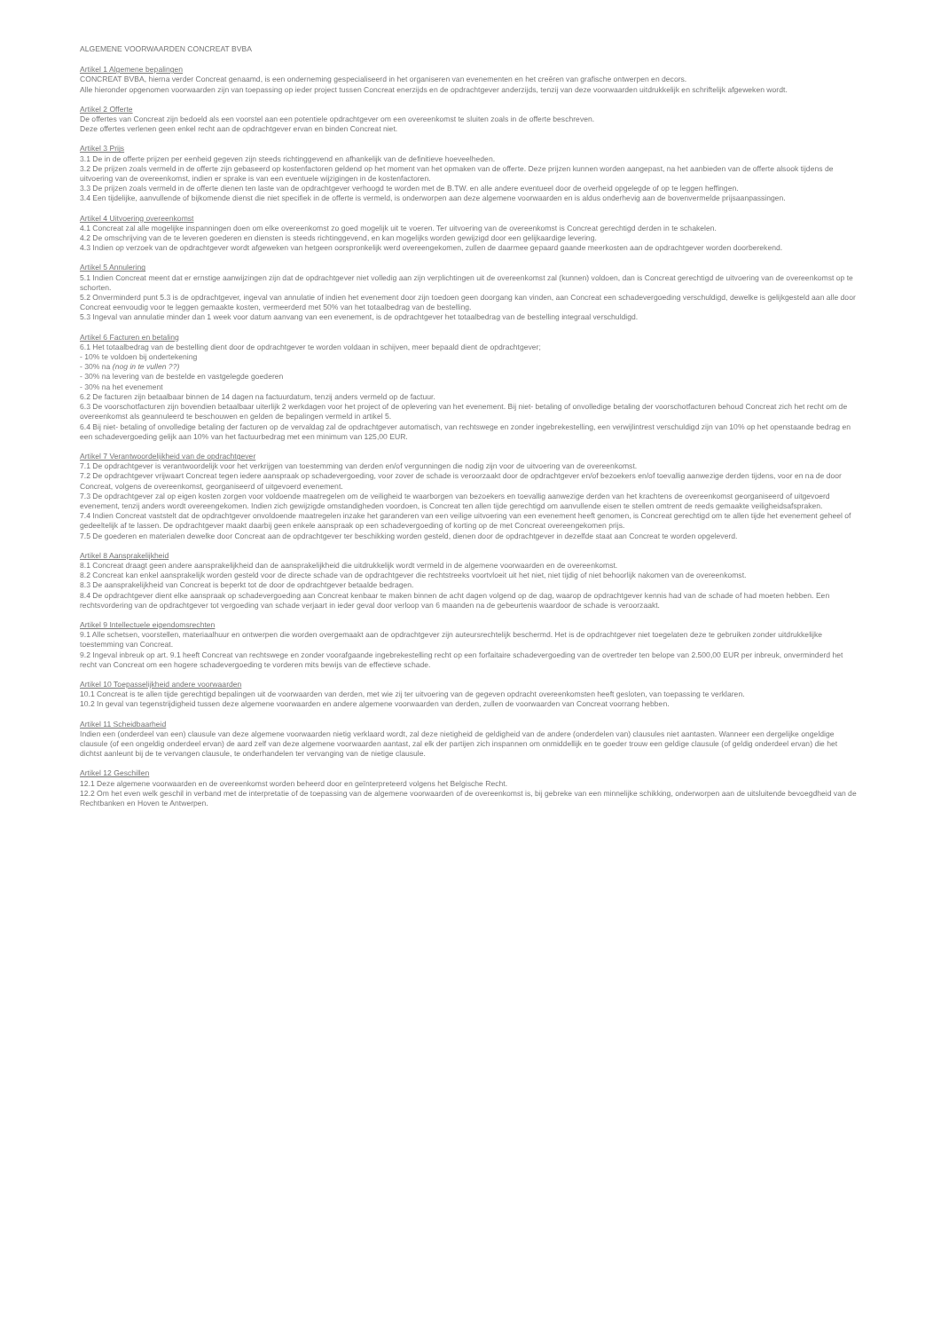ALGEMENE VOORWAARDEN CONCREAT BVBA
Artikel 1 Algemene bepalingen
CONCREAT BVBA, hierna verder Concreat genaamd, is een onderneming gespecialiseerd in het organiseren van evenementen en het creëren van grafische ontwerpen en decors.
Alle hieronder opgenomen voorwaarden zijn van toepassing op ieder project tussen Concreat enerzijds en de opdrachtgever anderzijds, tenzij van deze voorwaarden uitdrukkelijk en schriftelijk afgeweken wordt.
Artikel 2 Offerte
De offertes van Concreat zijn bedoeld als een voorstel aan een potentiele opdrachtgever om een overeenkomst te sluiten zoals in de offerte beschreven.
Deze offertes verlenen geen enkel recht aan de opdrachtgever ervan en binden Concreat niet.
Artikel 3 Prijs
3.1 De in de offerte prijzen per eenheid gegeven zijn steeds richtinggevend en afhankelijk van de definitieve hoeveelheden.
3.2 De prijzen zoals vermeld in de offerte zijn gebaseerd op kostenfactoren geldend op het moment van het opmaken van de offerte. Deze prijzen kunnen worden aangepast, na het aanbieden van de offerte alsook tijdens de uitvoering van de overeenkomst, indien er sprake is van een eventuele wijzigingen in de kostenfactoren.
3.3 De prijzen zoals vermeld in de offerte dienen ten laste van de opdrachtgever verhoogd te worden met de B.TW. en alle andere eventueel door de overheid opgelegde of op te leggen heffingen.
3.4 Een tijdelijke, aanvullende of bijkomende dienst die niet specifiek in de offerte is vermeld, is onderworpen aan deze algemene voorwaarden en is aldus onderhevig aan de bovenvermelde prijsaanpassingen.
Artikel 4 Uitvoering overeenkomst
4.1 Concreat zal alle mogelijke inspanningen doen om elke overeenkomst zo goed mogelijk uit te voeren. Ter uitvoering van de overeenkomst is Concreat gerechtigd derden in te schakelen.
4.2 De omschrijving van de te leveren goederen en diensten is steeds richtinggevend, en kan mogelijks worden gewijzigd door een gelijkaardige levering.
4.3 Indien op verzoek van de opdrachtgever wordt afgeweken van hetgeen oorspronkelijk werd overeengekomen, zullen de daarmee gepaard gaande meerkosten aan de opdrachtgever worden doorberekend.
Artikel 5 Annulering
5.1 Indien Concreat meent dat er ernstige aanwijzingen zijn dat de opdrachtgever niet volledig aan zijn verplichtingen uit de overeenkomst zal (kunnen) voldoen, dan is Concreat gerechtigd de uitvoering van de overeenkomst op te schorten.
5.2 Onverminderd punt 5.3 is de opdrachtgever, ingeval van annulatie of indien het evenement door zijn toedoen geen doorgang kan vinden, aan Concreat een schadevergoeding verschuldigd, dewelke is gelijkgesteld aan alle door Concreat eenvoudig voor te leggen gemaakte kosten, vermeerderd met 50% van het totaalbedrag van de bestelling.
5.3 Ingeval van annulatie minder dan 1 week voor datum aanvang van een evenement, is de opdrachtgever het totaalbedrag van de bestelling integraal verschuldigd.
Artikel 6 Facturen en betaling
6.1 Het totaalbedrag van de bestelling dient door de opdrachtgever te worden voldaan in schijven, meer bepaald dient de opdrachtgever;
- 10% te voldoen bij ondertekening
- 30% na (nog in te vullen ??)
- 30% na levering van de bestelde en vastgelegde goederen
- 30% na het evenement
6.2 De facturen zijn betaalbaar binnen de 14 dagen na factuurdatum, tenzij anders vermeld op de factuur.
6.3 De voorschotfacturen zijn bovendien betaalbaar uiterlijk 2 werkdagen voor het project of de oplevering van het evenement. Bij niet- betaling of onvolledige betaling der voorschotfacturen behoud Concreat zich het recht om de overeenkomst als geannuleerd te beschouwen en gelden de bepalingen vermeld in artikel 5.
6.4 Bij niet- betaling of onvolledige betaling der facturen op de vervaldag zal de opdrachtgever automatisch, van rechtswege en zonder ingebrekestelling, een verwijlintrest verschuldigd zijn van 10% op het openstaande bedrag en een schadevergoeding gelijk aan 10% van het factuurbedrag met een minimum van 125,00 EUR.
Artikel 7 Verantwoordelijkheid van de opdrachtgever
7.1 De opdrachtgever is verantwoordelijk voor het verkrijgen van toestemming van derden en/of vergunningen die nodig zijn voor de uitvoering van de overeenkomst.
7.2 De opdrachtgever vrijwaart Concreat tegen iedere aanspraak op schadevergoeding, voor zover de schade is veroorzaakt door de opdrachtgever en/of bezoekers en/of toevallig aanwezige derden tijdens, voor en na de door Concreat, volgens de overeenkomst, georganiseerd of uitgevoerd evenement.
7.3 De opdrachtgever zal op eigen kosten zorgen voor voldoende maatregelen om de veiligheid te waarborgen van bezoekers en toevallig aanwezige derden van het krachtens de overeenkomst georganiseerd of uitgevoerd evenement, tenzij anders wordt overeengekomen. Indien zich gewijzigde omstandigheden voordoen, is Concreat ten allen tijde gerechtigd om aanvullende eisen te stellen omtrent de reeds gemaakte veiligheidsafspraken.
7.4 Indien Concreat vaststelt dat de opdrachtgever onvoldoende maatregelen inzake het garanderen van een veilige uitvoering van een evenement heeft genomen, is Concreat gerechtigd om te allen tijde het evenement geheel of gedeeltelijk af te lassen. De opdrachtgever maakt daarbij geen enkele aanspraak op een schadevergoeding of korting op de met Concreat overeengekomen prijs.
7.5 De goederen en materialen dewelke door Concreat aan de opdrachtgever ter beschikking worden gesteld, dienen door de opdrachtgever in dezelfde staat aan Concreat te worden opgeleverd.
Artikel 8 Aansprakelijkheid
8.1 Concreat draagt geen andere aansprakelijkheid dan de aansprakelijkheid die uitdrukkelijk wordt vermeld in de algemene voorwaarden en de overeenkomst.
8.2 Concreat kan enkel aansprakelijk worden gesteld voor de directe schade van de opdrachtgever die rechtstreeks voortvloeit uit het niet, niet tijdig of niet behoorlijk nakomen van de overeenkomst.
8.3 De aansprakelijkheid van Concreat is beperkt tot de door de opdrachtgever betaalde bedragen.
8.4 De opdrachtgever dient elke aanspraak op schadevergoeding aan Concreat kenbaar te maken binnen de acht dagen volgend op de dag, waarop de opdrachtgever kennis had van de schade of had moeten hebben. Een rechtsvordering van de opdrachtgever tot vergoeding van schade verjaart in ieder geval door verloop van 6 maanden na de gebeurtenis waardoor de schade is veroorzaakt.
Artikel 9 Intellectuele eigendomsrechten
9.1 Alle schetsen, voorstellen, materiaalhuur en ontwerpen die worden overgemaakt aan de opdrachtgever zijn auteursrechtelijk beschermd. Het is de opdrachtgever niet toegelaten deze te gebruiken zonder uitdrukkelijke toestemming van Concreat.
9.2 Ingeval inbreuk op art. 9.1 heeft Concreat van rechtswege en zonder voorafgaande ingebrekestelling recht op een forfaitaire schadevergoeding van de overtreder ten belope van 2.500,00 EUR per inbreuk, onverminderd het recht van Concreat om een hogere schadevergoeding te vorderen mits bewijs van de effectieve schade.
Artikel 10 Toepasselijkheid andere voorwaarden
10.1 Concreat is te allen tijde gerechtigd bepalingen uit de voorwaarden van derden, met wie zij ter uitvoering van de gegeven opdracht overeenkomsten heeft gesloten, van toepassing te verklaren.
10.2 In geval van tegenstrijdigheid tussen deze algemene voorwaarden en andere algemene voorwaarden van derden, zullen de voorwaarden van Concreat voorrang hebben.
Artikel 11 Scheidbaarheid
Indien een (onderdeel van een) clausule van deze algemene voorwaarden nietig verklaard wordt, zal deze nietigheid de geldigheid van de andere (onderdelen van) clausules niet aantasten. Wanneer een dergelijke ongeldige clausule (of een ongeldig onderdeel ervan) de aard zelf van deze algemene voorwaarden aantast, zal elk der partijen zich inspannen om onmiddellijk en te goeder trouw een geldige clausule (of geldig onderdeel ervan) die het dichtst aanleunt bij de te vervangen clausule, te onderhandelen ter vervanging van de nietige clausule.
Artikel 12 Geschillen
12.1 Deze algemene voorwaarden en de overeenkomst worden beheerd door en geïnterpreteerd volgens het Belgische Recht.
12.2 Om het even welk geschil in verband met de interpretatie of de toepassing van de algemene voorwaarden of de overeenkomst is, bij gebreke van een minnelijke schikking, onderworpen aan de uitsluitende bevoegdheid van de Rechtbanken en Hoven te Antwerpen.